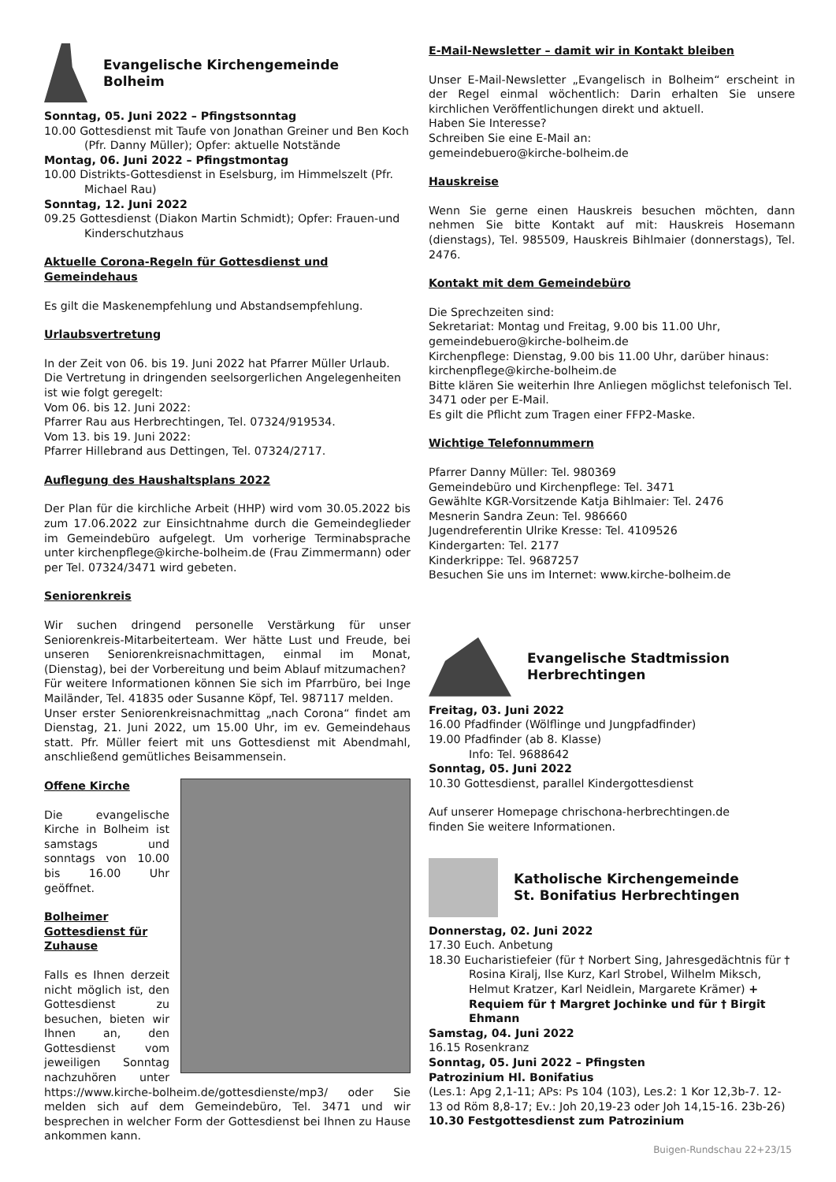Evangelische Kirchengemeinde
Bolheim
Sonntag, 05. Juni 2022 – Pfingstsonntag
10.00 Gottesdienst mit Taufe von Jonathan Greiner und Ben Koch (Pfr. Danny Müller); Opfer: aktuelle Notstände
Montag, 06. Juni 2022 – Pfingstmontag
10.00 Distrikts-Gottesdienst in Eselsburg, im Himmelszelt (Pfr. Michael Rau)
Sonntag, 12. Juni 2022
09.25 Gottesdienst (Diakon Martin Schmidt); Opfer: Frauen-und Kinderschutzhaus
Aktuelle Corona-Regeln für Gottesdienst und Gemeindehaus
Es gilt die Maskenempfehlung und Abstandsempfehlung.
Urlaubsvertretung
In der Zeit von 06. bis 19. Juni 2022 hat Pfarrer Müller Urlaub. Die Vertretung in dringenden seelsorgerlichen Angelegenheiten ist wie folgt geregelt:
Vom 06. bis 12. Juni 2022:
Pfarrer Rau aus Herbrechtingen, Tel. 07324/919534.
Vom 13. bis 19. Juni 2022:
Pfarrer Hillebrand aus Dettingen, Tel. 07324/2717.
Auflegung des Haushaltsplans 2022
Der Plan für die kirchliche Arbeit (HHP) wird vom 30.05.2022 bis zum 17.06.2022 zur Einsichtnahme durch die Gemeindeglieder im Gemeindebüro aufgelegt. Um vorherige Terminabsprache unter kirchenpflege@kirche-bolheim.de (Frau Zimmermann) oder per Tel. 07324/3471 wird gebeten.
Seniorenkreis
Wir suchen dringend personelle Verstärkung für unser Seniorenkreis-Mitarbeiterteam. Wer hätte Lust und Freude, bei unseren Seniorenkreisnachmittagen, einmal im Monat, (Dienstag), bei der Vorbereitung und beim Ablauf mitzumachen?
Für weitere Informationen können Sie sich im Pfarrbüro, bei Inge Mailänder, Tel. 41835 oder Susanne Köpf, Tel. 987117 melden.
Unser erster Seniorenkreisnachmittag „nach Corona“ findet am Dienstag, 21. Juni 2022, um 15.00 Uhr, im ev. Gemeindehaus statt. Pfr. Müller feiert mit uns Gottesdienst mit Abendmahl, anschließend gemütliches Beisammensein.
Offene Kirche
Die evangelische Kirche in Bolheim ist samstags und sonntags von 10.00 bis 16.00 Uhr geöffnet.
Bolheimer Gottesdienst für Zuhause
Falls es Ihnen derzeit nicht möglich ist, den Gottesdienst zu besuchen, bieten wir Ihnen an, den Gottesdienst vom jeweiligen Sonntag nachzuhören unter https://www.kirche-bolheim.de/gottesdienste/mp3/ oder Sie melden sich auf dem Gemeindebüro, Tel. 3471 und wir besprechen in welcher Form der Gottesdienst bei Ihnen zu Hause ankommen kann.
E-Mail-Newsletter – damit wir in Kontakt bleiben
Unser E-Mail-Newsletter „Evangelisch in Bolheim“ erscheint in der Regel einmal wöchentlich: Darin erhalten Sie unsere kirchlichen Veröffentlichungen direkt und aktuell.
Haben Sie Interesse?
Schreiben Sie eine E-Mail an:
gemeindebuero@kirche-bolheim.de
Hauskreise
Wenn Sie gerne einen Hauskreis besuchen möchten, dann nehmen Sie bitte Kontakt auf mit: Hauskreis Hosemann (dienstags), Tel. 985509, Hauskreis Bihlmaier (donnerstags), Tel. 2476.
Kontakt mit dem Gemeindebüro
Die Sprechzeiten sind:
Sekretariat: Montag und Freitag, 9.00 bis 11.00 Uhr, gemeindebuero@kirche-bolheim.de
Kirchenpflege: Dienstag, 9.00 bis 11.00 Uhr, darüber hinaus: kirchenpflege@kirche-bolheim.de
Bitte klären Sie weiterhin Ihre Anliegen möglichst telefonisch Tel. 3471 oder per E-Mail.
Es gilt die Pflicht zum Tragen einer FFP2-Maske.
Wichtige Telefonnummern
Pfarrer Danny Müller: Tel. 980369
Gemeindebüro und Kirchenpflege: Tel. 3471
Gewählte KGR-Vorsitzende Katja Bihlmaier: Tel. 2476
Mesnerin Sandra Zeun: Tel. 986660
Jugendreferentin Ulrike Kresse: Tel. 4109526
Kindergarten: Tel. 2177
Kinderkrippe: Tel. 9687257
Besuchen Sie uns im Internet: www.kirche-bolheim.de
Evangelische Stadtmission
Herbrechtingen
Freitag, 03. Juni 2022
16.00 Pfadfinder (Wölflinge und Jungpfadfinder)
19.00 Pfadfinder (ab 8. Klasse)
Info: Tel. 9688642
Sonntag, 05. Juni 2022
10.30 Gottesdienst, parallel Kindergottesdienst
Auf unserer Homepage chrischona-herbrechtingen.de
finden Sie weitere Informationen.
Katholische Kirchengemeinde
St. Bonifatius Herbrechtingen
Donnerstag, 02. Juni 2022
17.30 Euch. Anbetung
18.30 Eucharistiefeier (für † Norbert Sing, Jahresgedächtnis für † Rosina Kiralj, Ilse Kurz, Karl Strobel, Wilhelm Miksch, Helmut Kratzer, Karl Neidlein, Margarete Krämer) + Requiem für † Margret Jochinke und für † Birgit Ehmann
Samstag, 04. Juni 2022
16.15 Rosenkranz
Sonntag, 05. Juni 2022 – Pfingsten
Patrozinium Hl. Bonifatius
(Les.1: Apg 2,1-11; APs: Ps 104 (103), Les.2: 1 Kor 12,3b-7. 12-13 od Röm 8,8-17; Ev.: Joh 20,19-23 oder Joh 14,15-16. 23b-26)
10.30 Festgottesdienst zum Patrozinium
Buigen-Rundschau 22+23/15